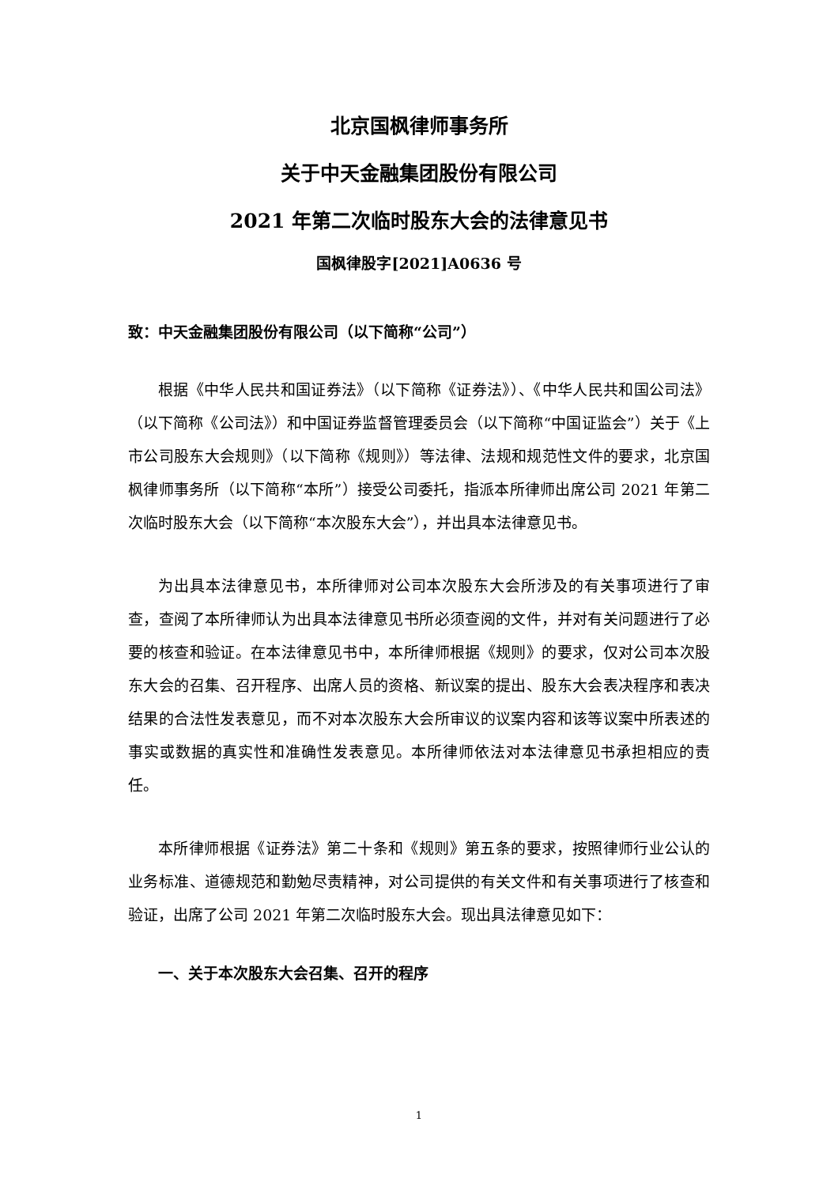北京国枫律师事务所
关于中天金融集团股份有限公司
2021 年第二次临时股东大会的法律意见书
国枫律股字[2021]A0636 号
致：中天金融集团股份有限公司（以下简称“公司”）
根据《中华人民共和国证券法》（以下简称《证券法》）、《中华人民共和国公司法》（以下简称《公司法》）和中国证券监督管理委员会（以下简称“中国证监会”）关于《上市公司股东大会规则》（以下简称《规则》）等法律、法规和规范性文件的要求，北京国枫律师事务所（以下简称“本所”）接受公司委托，指派本所律师出席公司 2021 年第二次临时股东大会（以下简称“本次股东大会”），并出具本法律意见书。
为出具本法律意见书，本所律师对公司本次股东大会所涉及的有关事项进行了审查，查阅了本所律师认为出具本法律意见书所必须查阅的文件，并对有关问题进行了必要的核查和验证。在本法律意见书中，本所律师根据《规则》的要求，仅对公司本次股东大会的召集、召开程序、出席人员的资格、新议案的提出、股东大会表决程序和表决结果的合法性发表意见，而不对本次股东大会所审议的议案内容和该等议案中所表述的事实或数据的真实性和准确性发表意见。本所律师依法对本法律意见书承担相应的责任。
本所律师根据《证券法》第二十条和《规则》第五条的要求，按照律师行业公认的业务标准、道德规范和勤勉尽责精神，对公司提供的有关文件和有关事项进行了核查和验证，出席了公司 2021 年第二次临时股东大会。现出具法律意见如下：
一、关于本次股东大会召集、召开的程序
1